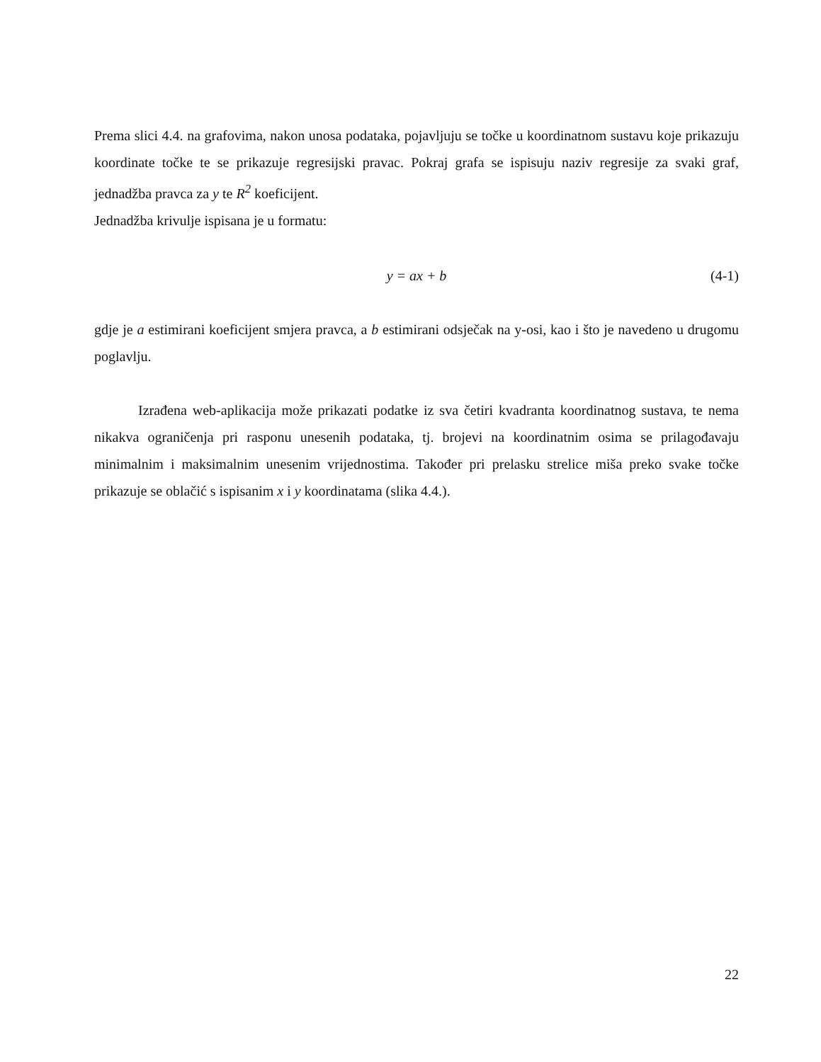Prema slici 4.4. na grafovima, nakon unosa podataka, pojavljuju se točke u koordinatnom sustavu koje prikazuju koordinate točke te se prikazuje regresijski pravac. Pokraj grafa se ispisuju naziv regresije za svaki graf, jednadžba pravca za y te R<sup>2</sup> koeficijent.
Jednadžba krivulje ispisana je u formatu:
y = ax + b (4-1)
gdje je a estimirani koeficijent smjera pravca, a b estimirani odsječak na y-osi, kao i što je navedeno u drugomu poglavlju.
Izrađena web-aplikacija može prikazati podatke iz sva četiri kvadranta koordinatnog sustava, te nema nikakva ograničenja pri rasponu unesenih podataka, tj. brojevi na koordinatnim osima se prilagođavaju minimalnim i maksimalnim unesenim vrijednostima. Također pri prelasku strelice miša preko svake točke prikazuje se oblačić s ispisanim x i y koordinatama (slika 4.4.).
22